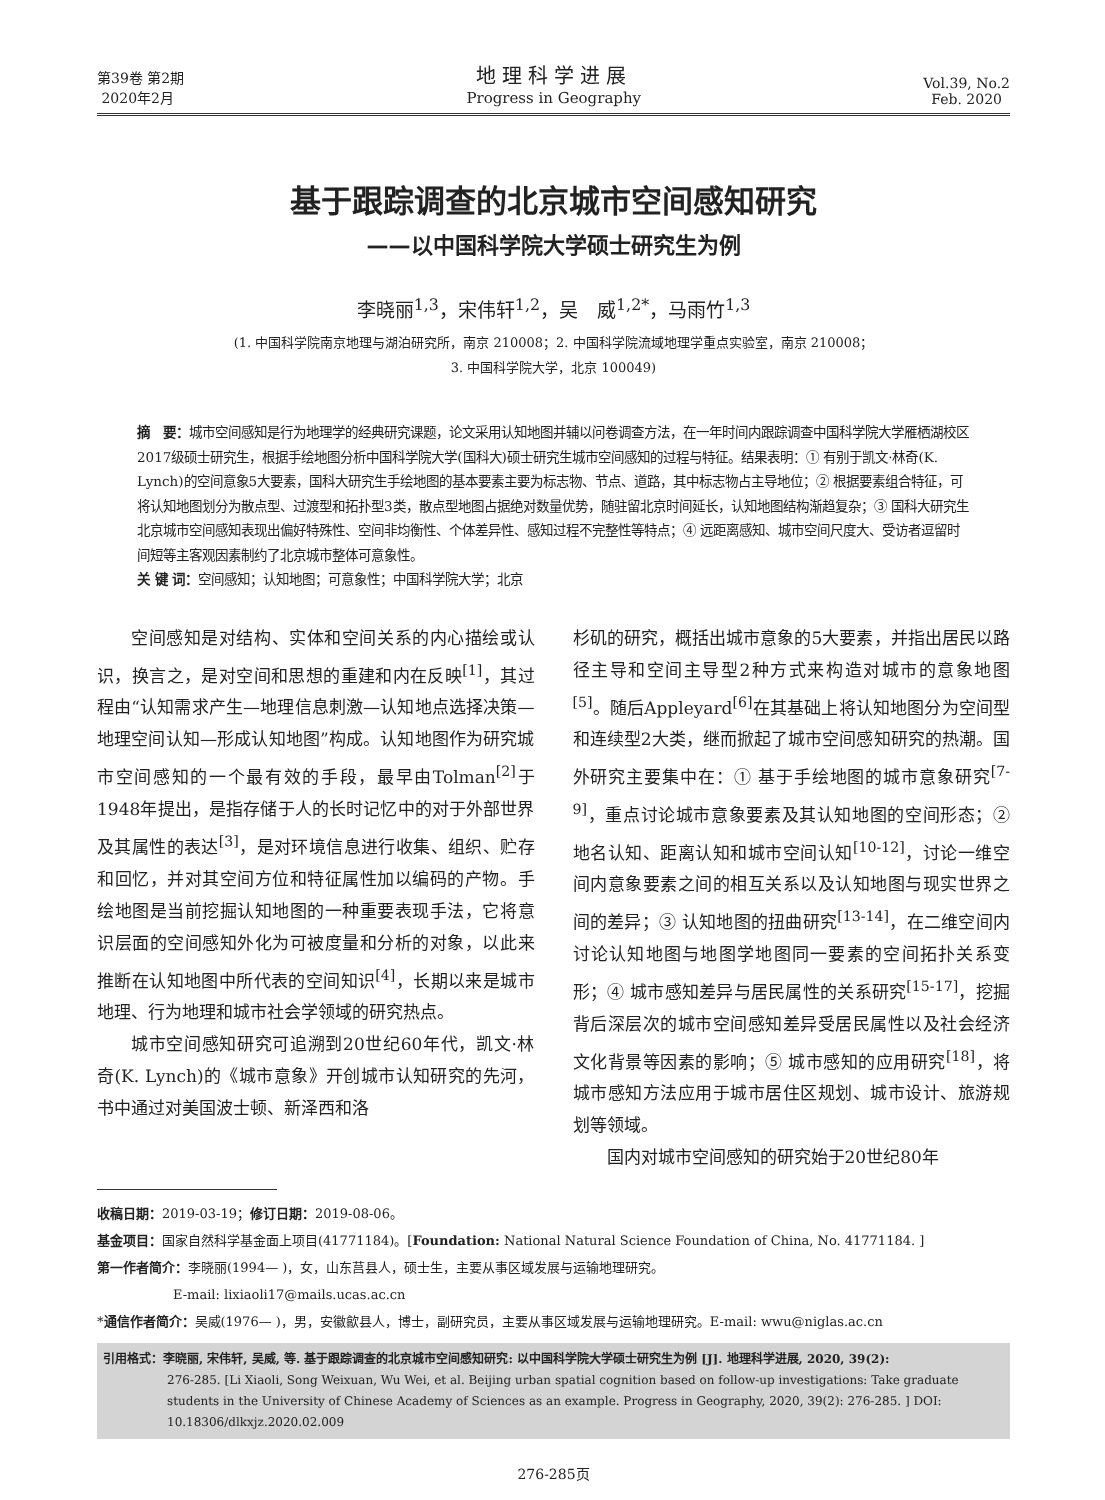第39卷 第2期
2020年2月
地理科学进展
Progress in Geography
Vol.39, No.2
Feb. 2020
基于跟踪调查的北京城市空间感知研究
——以中国科学院大学硕士研究生为例
李晓丽<sup>1,3</sup>，宋伟轩<sup>1,2</sup>，吴　威<sup>1,2*</sup>，马雨竹<sup>1,3</sup>
(1. 中国科学院南京地理与湖泊研究所，南京 210008；2. 中国科学院流域地理学重点实验室，南京 210008；
3. 中国科学院大学，北京 100049)
摘　要：城市空间感知是行为地理学的经典研究课题，论文采用认知地图并辅以问卷调查方法，在一年时间内跟踪调查中国科学院大学雁栖湖校区2017级硕士研究生，根据手绘地图分析中国科学院大学(国科大)硕士研究生城市空间感知的过程与特征。结果表明：① 有别于凯文·林奇(K. Lynch)的空间意象5大要素，国科大研究生手绘地图的基本要素主要为标志物、节点、道路，其中标志物占主导地位；② 根据要素组合特征，可将认知地图划分为散点型、过渡型和拓扑型3类，散点型地图占据绝对数量优势，随驻留北京时间延长，认知地图结构渐趋复杂；③ 国科大研究生北京城市空间感知表现出偏好特殊性、空间非均衡性、个体差异性、感知过程不完整性等特点；④ 远距离感知、城市空间尺度大、受访者逗留时间短等主客观因素制约了北京城市整体可意象性。
关 键 词：空间感知；认知地图；可意象性；中国科学院大学；北京
空间感知是对结构、实体和空间关系的内心描绘或认识，换言之，是对空间和思想的重建和内在反映<sup>[1]</sup>，其过程由“认知需求产生—地理信息刺激—认知地点选择决策—地理空间认知—形成认知地图”构成。认知地图作为研究城市空间感知的一个最有效的手段，最早由Tolman<sup>[2]</sup>于1948年提出，是指存储于人的长时记忆中的对于外部世界及其属性的表达<sup>[3]</sup>，是对环境信息进行收集、组织、贮存和回忆，并对其空间方位和特征属性加以编码的产物。手绘地图是当前挖掘认知地图的一种重要表现手法，它将意识层面的空间感知外化为可被度量和分析的对象，以此来推断在认知地图中所代表的空间知识<sup>[4]</sup>，长期以来是城市地理、行为地理和城市社会学领域的研究热点。
城市空间感知研究可追溯到20世纪60年代，凯文·林奇(K. Lynch)的《城市意象》开创城市认知研究的先河，书中通过对美国波士顿、新泽西和洛
杉矶的研究，概括出城市意象的5大要素，并指出居民以路径主导和空间主导型2种方式来构造对城市的意象地图<sup>[5]</sup>。随后Appleyard<sup>[6]</sup>在其基础上将认知地图分为空间型和连续型2大类，继而掀起了城市空间感知研究的热潮。国外研究主要集中在：① 基于手绘地图的城市意象研究<sup>[7-9]</sup>，重点讨论城市意象要素及其认知地图的空间形态；② 地名认知、距离认知和城市空间认知<sup>[10-12]</sup>，讨论一维空间内意象要素之间的相互关系以及认知地图与现实世界之间的差异；③ 认知地图的扭曲研究<sup>[13-14]</sup>，在二维空间内讨论认知地图与地图学地图同一要素的空间拓扑关系变形；④ 城市感知差异与居民属性的关系研究<sup>[15-17]</sup>，挖掘背后深层次的城市空间感知差异受居民属性以及社会经济文化背景等因素的影响；⑤ 城市感知的应用研究<sup>[18]</sup>，将城市感知方法应用于城市居住区规划、城市设计、旅游规划等领域。
国内对城市空间感知的研究始于20世纪80年
收稿日期：2019-03-19；修订日期：2019-08-06。
基金项目：国家自然科学基金面上项目(41771184)。[Foundation: National Natural Science Foundation of China, No. 41771184. ]
第一作者简介：李晓丽(1994— )，女，山东莒县人，硕士生，主要从事区域发展与运输地理研究。
E-mail: lixiaoli17@mails.ucas.ac.cn
*通信作者简介：吴威(1976— )，男，安徽歙县人，博士，副研究员，主要从事区域发展与运输地理研究。E-mail: wwu@niglas.ac.cn
引用格式：李晓丽, 宋伟轩, 吴威, 等. 基于跟踪调查的北京城市空间感知研究: 以中国科学院大学硕士研究生为例 [J]. 地理科学进展, 2020, 39(2):
276-285. [Li Xiaoli, Song Weixuan, Wu Wei, et al. Beijing urban spatial cognition based on follow-up investigations: Take graduate students in the University of Chinese Academy of Sciences as an example. Progress in Geography, 2020, 39(2): 276-285. ] DOI: 10.18306/dlkxjz.2020.02.009
276-285页